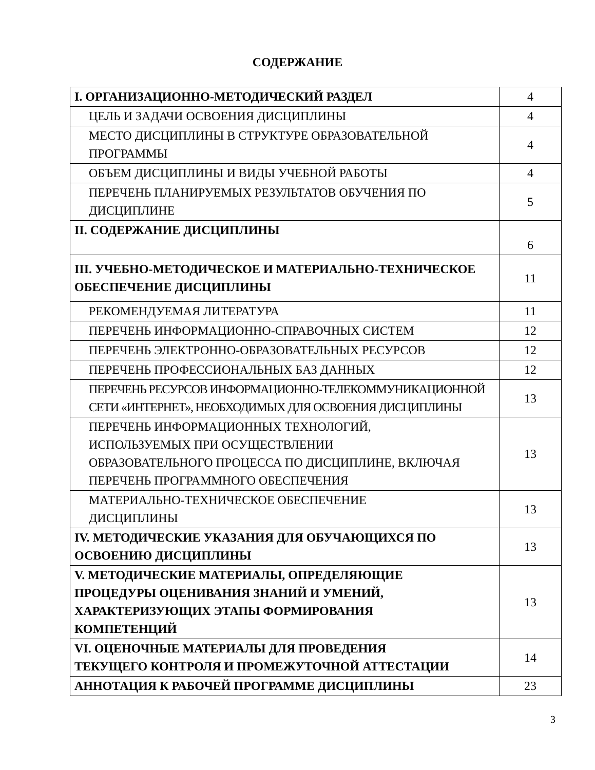СОДЕРЖАНИЕ
| I. ОРГАНИЗАЦИОННО-МЕТОДИЧЕСКИЙ РАЗДЕЛ | 4 |
| ЦЕЛЬ И ЗАДАЧИ ОСВОЕНИЯ ДИСЦИПЛИНЫ | 4 |
| МЕСТО ДИСЦИПЛИНЫ В СТРУКТУРЕ ОБРАЗОВАТЕЛЬНОЙ ПРОГРАММЫ | 4 |
| ОБЪЕМ ДИСЦИПЛИНЫ И ВИДЫ УЧЕБНОЙ РАБОТЫ | 4 |
| ПЕРЕЧЕНЬ ПЛАНИРУЕМЫХ РЕЗУЛЬТАТОВ ОБУЧЕНИЯ ПО ДИСЦИПЛИНЕ | 5 |
| II. СОДЕРЖАНИЕ ДИСЦИПЛИНЫ | 6 |
| III. УЧЕБНО-МЕТОДИЧЕСКОЕ И МАТЕРИАЛЬНО-ТЕХНИЧЕСКОЕ ОБЕСПЕЧЕНИЕ ДИСЦИПЛИНЫ | 11 |
| РЕКОМЕНДУЕМАЯ ЛИТЕРАТУРА | 11 |
| ПЕРЕЧЕНЬ ИНФОРМАЦИОННО-СПРАВОЧНЫХ СИСТЕМ | 12 |
| ПЕРЕЧЕНЬ ЭЛЕКТРОННО-ОБРАЗОВАТЕЛЬНЫХ РЕСУРСОВ | 12 |
| ПЕРЕЧЕНЬ ПРОФЕССИОНАЛЬНЫХ БАЗ ДАННЫХ | 12 |
| ПЕРЕЧЕНЬ РЕСУРСОВ ИНФОРМАЦИОННО-ТЕЛЕКОММУНИКАЦИОННОЙ СЕТИ «ИНТЕРНЕТ», НЕОБХОДИМЫХ ДЛЯ ОСВОЕНИЯ ДИСЦИПЛИНЫ | 13 |
| ПЕРЕЧЕНЬ ИНФОРМАЦИОННЫХ ТЕХНОЛОГИЙ, ИСПОЛЬЗУЕМЫХ ПРИ ОСУЩЕСТВЛЕНИИ ОБРАЗОВАТЕЛЬНОГО ПРОЦЕССА ПО ДИСЦИПЛИНЕ, ВКЛЮЧАЯ ПЕРЕЧЕНЬ ПРОГРАММНОГО ОБЕСПЕЧЕНИЯ | 13 |
| МАТЕРИАЛЬНО-ТЕХНИЧЕСКОЕ ОБЕСПЕЧЕНИЕ ДИСЦИПЛИНЫ | 13 |
| IV. МЕТОДИЧЕСКИЕ УКАЗАНИЯ ДЛЯ ОБУЧАЮЩИХСЯ ПО ОСВОЕНИЮ ДИСЦИПЛИНЫ | 13 |
| V. МЕТОДИЧЕСКИЕ МАТЕРИАЛЫ, ОПРЕДЕЛЯЮЩИЕ ПРОЦЕДУРЫ ОЦЕНИВАНИЯ ЗНАНИЙ И УМЕНИЙ, ХАРАКТЕРИЗУЮЩИХ ЭТАПЫ ФОРМИРОВАНИЯ КОМПЕТЕНЦИЙ | 13 |
| VI. ОЦЕНОЧНЫЕ МАТЕРИАЛЫ ДЛЯ ПРОВЕДЕНИЯ ТЕКУЩЕГО КОНТРОЛЯ И ПРОМЕЖУТОЧНОЙ АТТЕСТАЦИИ | 14 |
| АННОТАЦИЯ К РАБОЧЕЙ ПРОГРАММЕ ДИСЦИПЛИНЫ | 23 |
3